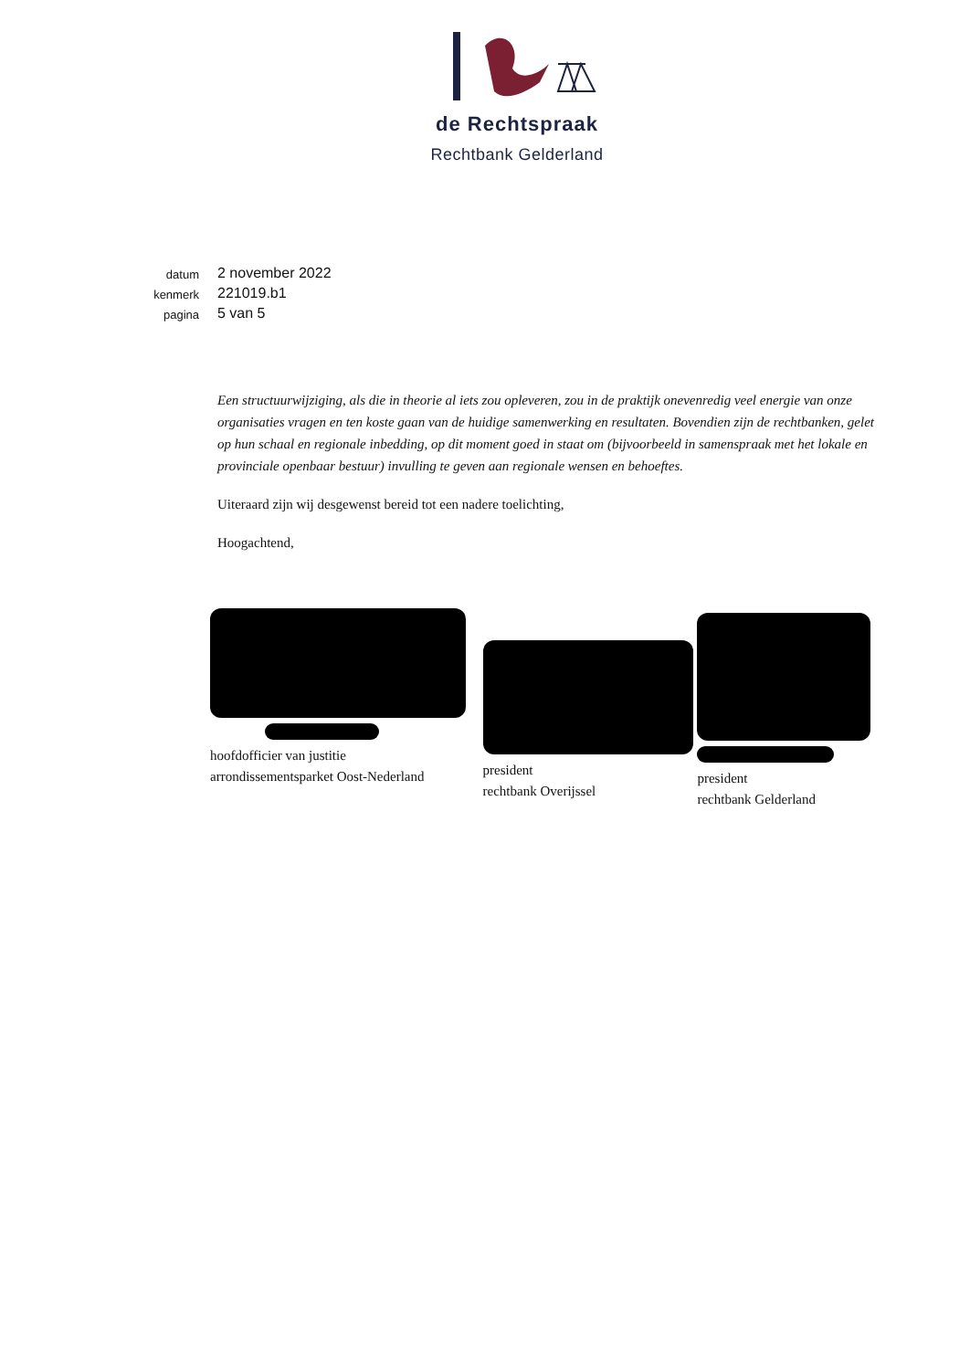de Rechtspraak
Rechtbank Gelderland
datum 2 november 2022
kenmerk 221019.b1
pagina 5 van 5
Een structuurwijziging, als die in theorie al iets zou opleveren, zou in de praktijk onevenredig veel energie van onze organisaties vragen en ten koste gaan van de huidige samenwerking en resultaten. Bovendien zijn de rechtbanken, gelet op hun schaal en regionale inbedding, op dit moment goed in staat om (bijvoorbeeld in samenspraak met het lokale en provinciale openbaar bestuur) invulling te geven aan regionale wensen en behoeftes.
Uiteraard zijn wij desgewenst bereid tot een nadere toelichting,
Hoogachtend,
hoofdofficier van justitie
arrondissementsparket Oost-Nederland
president
rechtbank Overijssel
president
rechtbank Gelderland